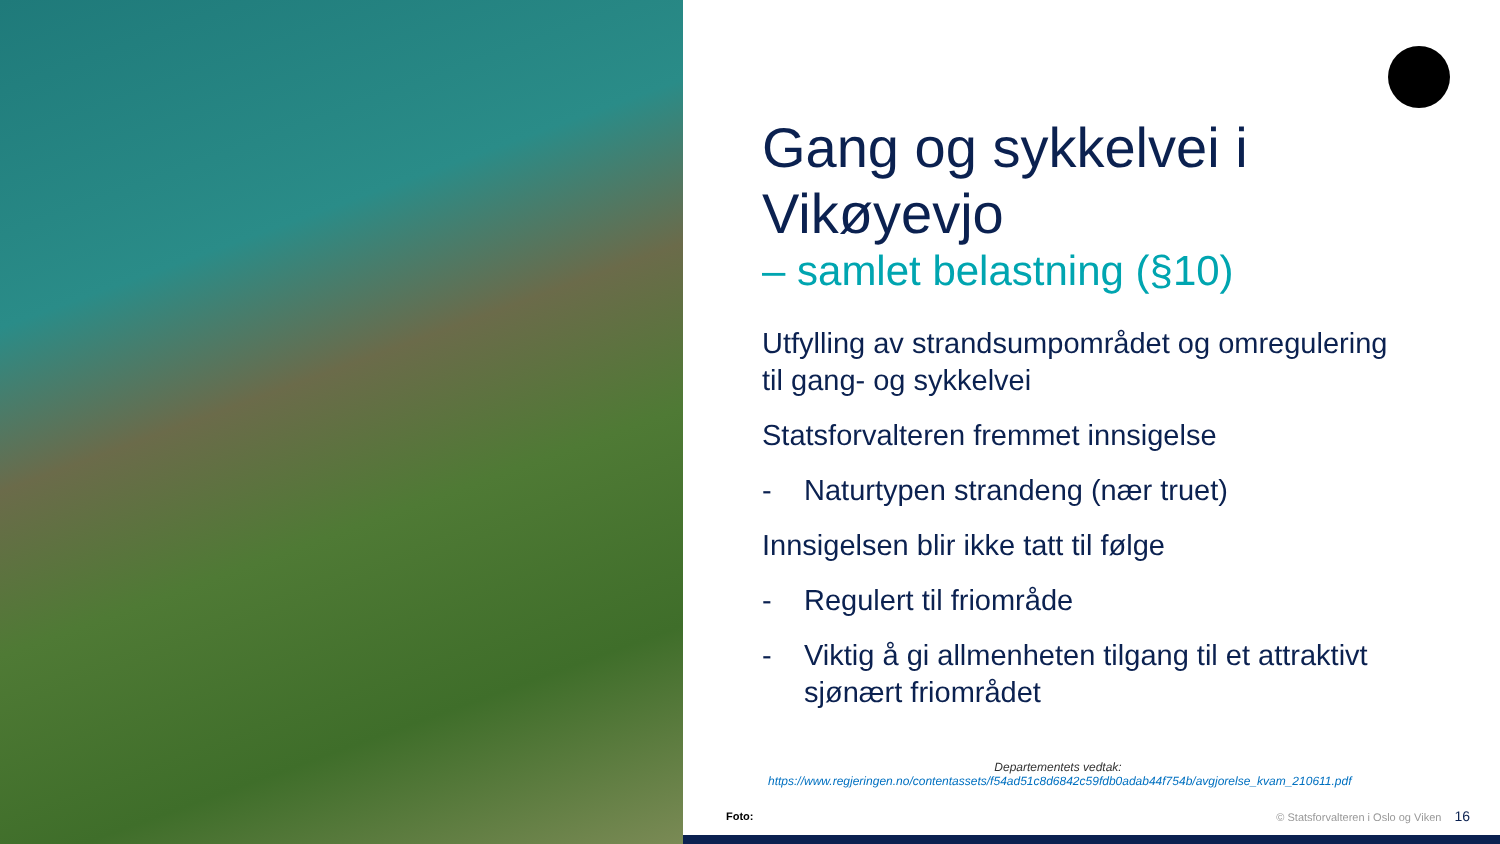Gang og sykkelvei i Vikøyevjo
– samlet belastning (§10)
Utfylling av strandsumpområdet og omregulering til gang- og sykkelvei
Statsforvalteren fremmet innsigelse
- Naturtypen strandeng (nær truet)
Innsigelsen blir ikke tatt til følge
- Regulert til friområde
- Viktig å gi allmenheten tilgang til et attraktivt sjønært friområdet
Departementets vedtak:
https://www.regjeringen.no/contentassets/f54ad51c8d6842c59fdb0adab44f754b/avgjorelse_kvam_210611.pdf
Foto:
© Statsforvalteren i Oslo og Viken 16